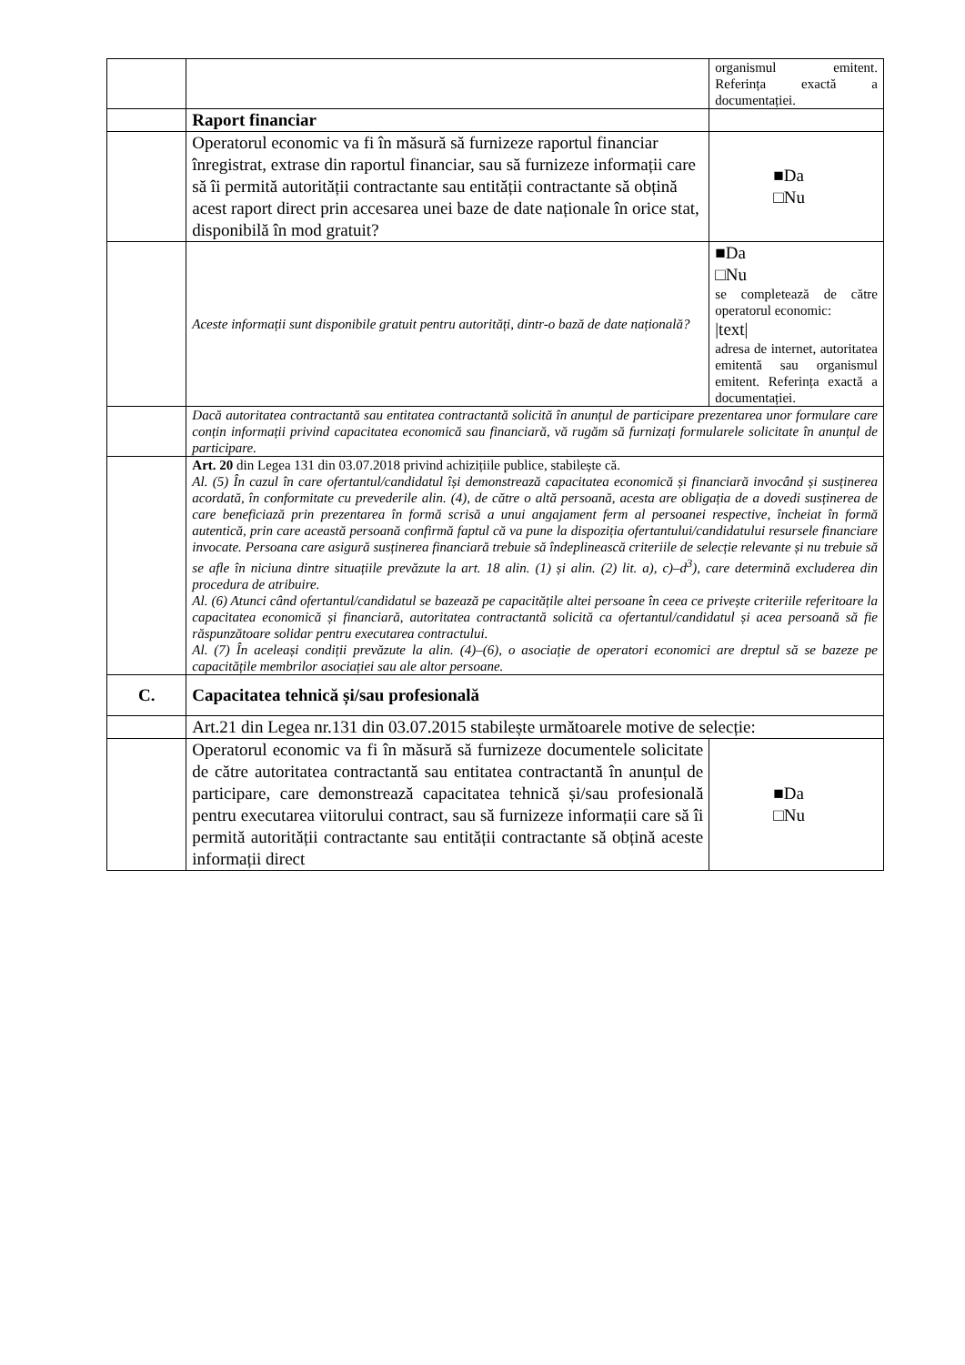| | | organismul emitent. Referința exactă a documentației. |
| | Raport financiar | |
| | Operatorul economic va fi în măsură să furnizeze raportul financiar înregistrat, extrase din raportul financiar, sau să furnizeze informații care să îi permită autorității contractante sau entității contractante să obțină acest raport direct prin accesarea unei baze de date naționale în orice stat, disponibilă în mod gratuit? | ■Da □Nu |
| | Aceste informații sunt disponibile gratuit pentru autorități, dintr-o bază de date națională? | ■Da □Nu se completează de către operatorul economic: /text/ adresa de internet, autoritatea emitentă sau organismul emitent. Referința exactă a documentației. |
| | Dacă autoritatea contractantă sau entitatea contractantă solicită în anunțul de participare prezentarea unor formulare care conțin informații privind capacitatea economică sau financiară, vă rugăm să furnizați formularele solicitate în anunțul de participare. | |
| | Art. 20 din Legea 131 din 03.07.2018 privind achizițiile publice, stabilește că. Al. (5) În cazul în care ofertantul/candidatul își demonstrează capacitatea economică și financiară invocând și susținerea acordată, în conformitate cu prevederile alin. (4), de către o altă persoană, acesta are obligația de a dovedi susținerea de care beneficiază prin prezentarea în formă scrisă a unui angajament ferm al persoanei respective, încheiat în formă autentică, prin care această persoană confirmă faptul că va pune la dispoziția ofertantului/candidatului resursele financiare invocate. Persoana care asigură susținerea financiară trebuie să îndeplinească criteriile de selecție relevante și nu trebuie să se afle în niciuna dintre situațiile prevăzute la art. 18 alin. (1) și alin. (2) lit. a), c)–d<sup>3</sup>), care determină excluderea din procedura de atribuire. Al. (6) Atunci când ofertantul/candidatul se bazează pe capacitățile altei persoane în ceea ce privește criteriile referitoare la capacitatea economică și financiară, autoritatea contractantă solicită ca ofertantul/candidatul și acea persoană să fie răspunzătoare solidar pentru executarea contractului. Al. (7) În aceleași condiții prevăzute la alin. (4)–(6), o asociație de operatori economici are dreptul să se bazeze pe capacitățile membrilor asociației sau ale altor persoane. | |
| C. | Capacitatea tehnică și/sau profesională | |
| | Art.21 din Legea nr.131 din 03.07.2015 stabilește următoarele motive de selecție: | |
| | Operatorul economic va fi în măsură să furnizeze documentele solicitate de către autoritatea contractantă sau entitatea contractantă în anunțul de participare, care demonstrează capacitatea tehnică și/sau profesională pentru executarea viitorului contract, sau să furnizeze informații care să îi permită autorității contractante sau entității contractante să obțină aceste informații direct | ■Da □Nu |